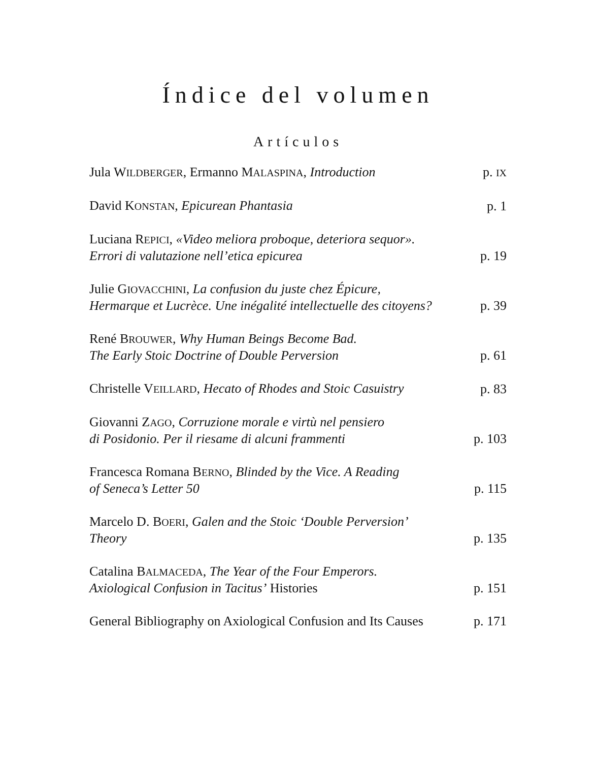Índice del volumen
Artículos
Jula WILDBERGER, Ermanno MALASPINA, Introduction p. IX
David KONSTAN, Epicurean Phantasia p. 1
Luciana REPICI, «Video meliora proboque, deteriora sequor».
Errori di valutazione nell’etica epicurea p. 19
Julie GIOVACCHINI, La confusion du juste chez Épicure,
Hermarque et Lucrèce. Une inégalité intellectuelle des citoyens? p. 39
René BROUWER, Why Human Beings Become Bad.
The Early Stoic Doctrine of Double Perversion p. 61
Christelle VEILLARD, Hecato of Rhodes and Stoic Casuistry p. 83
Giovanni ZAGO, Corruzione morale e virtù nel pensiero
di Posidonio. Per il riesame di alcuni frammenti p. 103
Francesca Romana BERNO, Blinded by the Vice. A Reading
of Seneca’s Letter 50 p. 115
Marcelo D. BOERI, Galen and the Stoic ‘Double Perversion’
Theory p. 135
Catalina BALMACEDA, The Year of the Four Emperors.
Axiological Confusion in Tacitus’ Histories p. 151
General Bibliography on Axiological Confusion and Its Causes p. 171